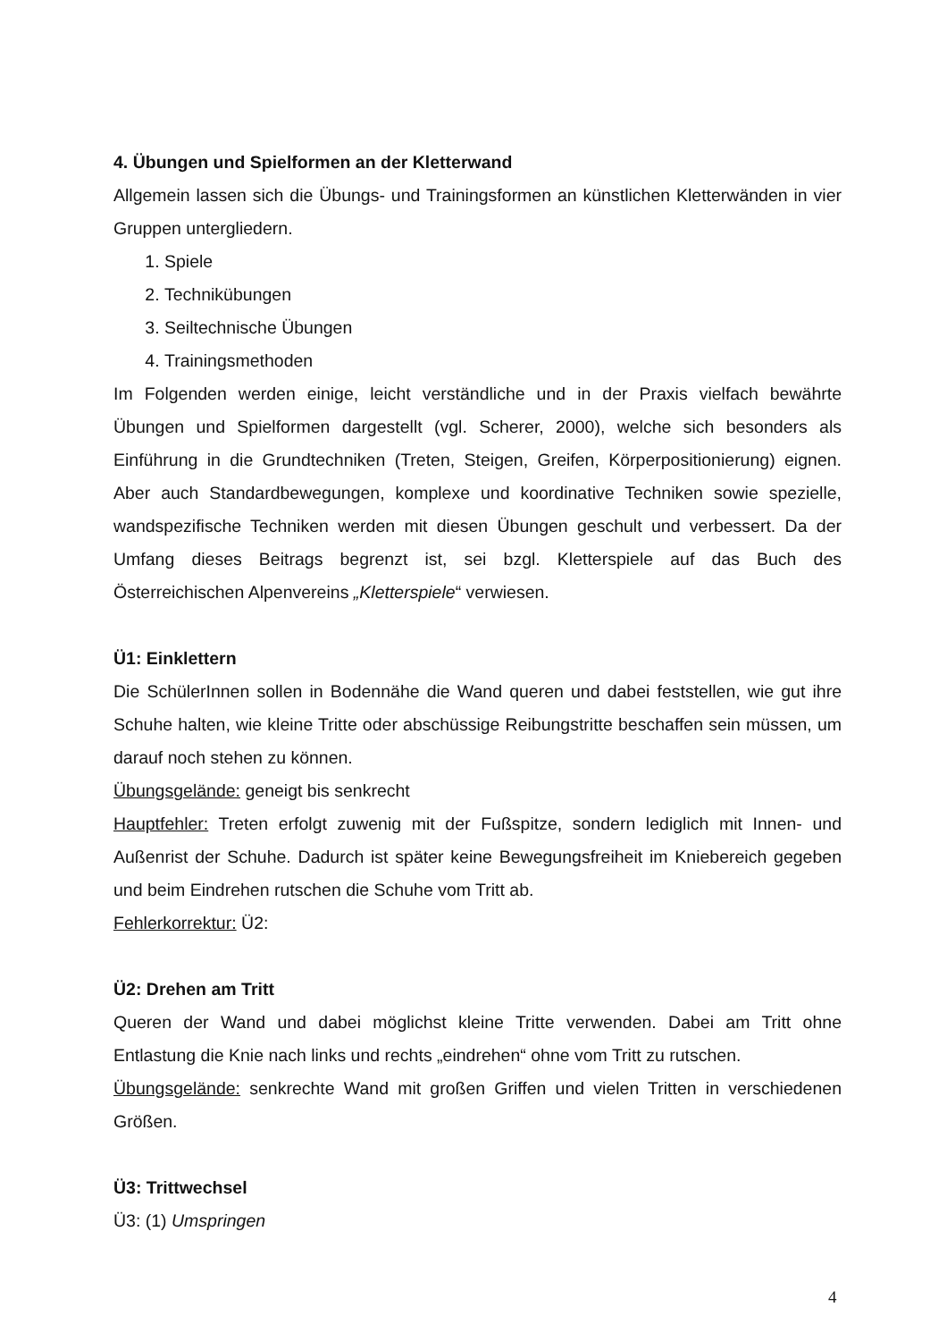4. Übungen und Spielformen an der Kletterwand
Allgemein lassen sich die Übungs- und Trainingsformen an künstlichen Kletterwänden in vier Gruppen untergliedern.
1. Spiele
2. Technikübungen
3. Seiltechnische Übungen
4. Trainingsmethoden
Im Folgenden werden einige, leicht verständliche und in der Praxis vielfach bewährte Übungen und Spielformen dargestellt (vgl. Scherer, 2000), welche sich besonders als Einführung in die Grundtechniken (Treten, Steigen, Greifen, Körperpositionierung) eignen. Aber auch Standardbewegungen, komplexe und koordinative Techniken sowie spezielle, wandspezifische Techniken werden mit diesen Übungen geschult und verbessert. Da der Umfang dieses Beitrags begrenzt ist, sei bzgl. Kletterspiele auf das Buch des Österreichischen Alpenvereins „Kletterspiele“ verwiesen.
Ü1: Einklettern
Die SchülerInnen sollen in Bodennähe die Wand queren und dabei feststellen, wie gut ihre Schuhe halten, wie kleine Tritte oder abschüssige Reibungstritte beschaffen sein müssen, um darauf noch stehen zu können.
Übungsgelände: geneigt bis senkrecht
Hauptfehler: Treten erfolgt zuwenig mit der Fußspitze, sondern lediglich mit Innen- und Außenrist der Schuhe. Dadurch ist später keine Bewegungsfreiheit im Kniebereich gegeben und beim Eindrehen rutschen die Schuhe vom Tritt ab.
Fehlerkorrektur: Ü2:
Ü2: Drehen am Tritt
Queren der Wand und dabei möglichst kleine Tritte verwenden. Dabei am Tritt ohne Entlastung die Knie nach links und rechts „eindrehen“ ohne vom Tritt zu rutschen.
Übungsgelände: senkrechte Wand mit großen Griffen und vielen Tritten in verschiedenen Größen.
Ü3: Trittwechsel
Ü3: (1) Umspringen
4